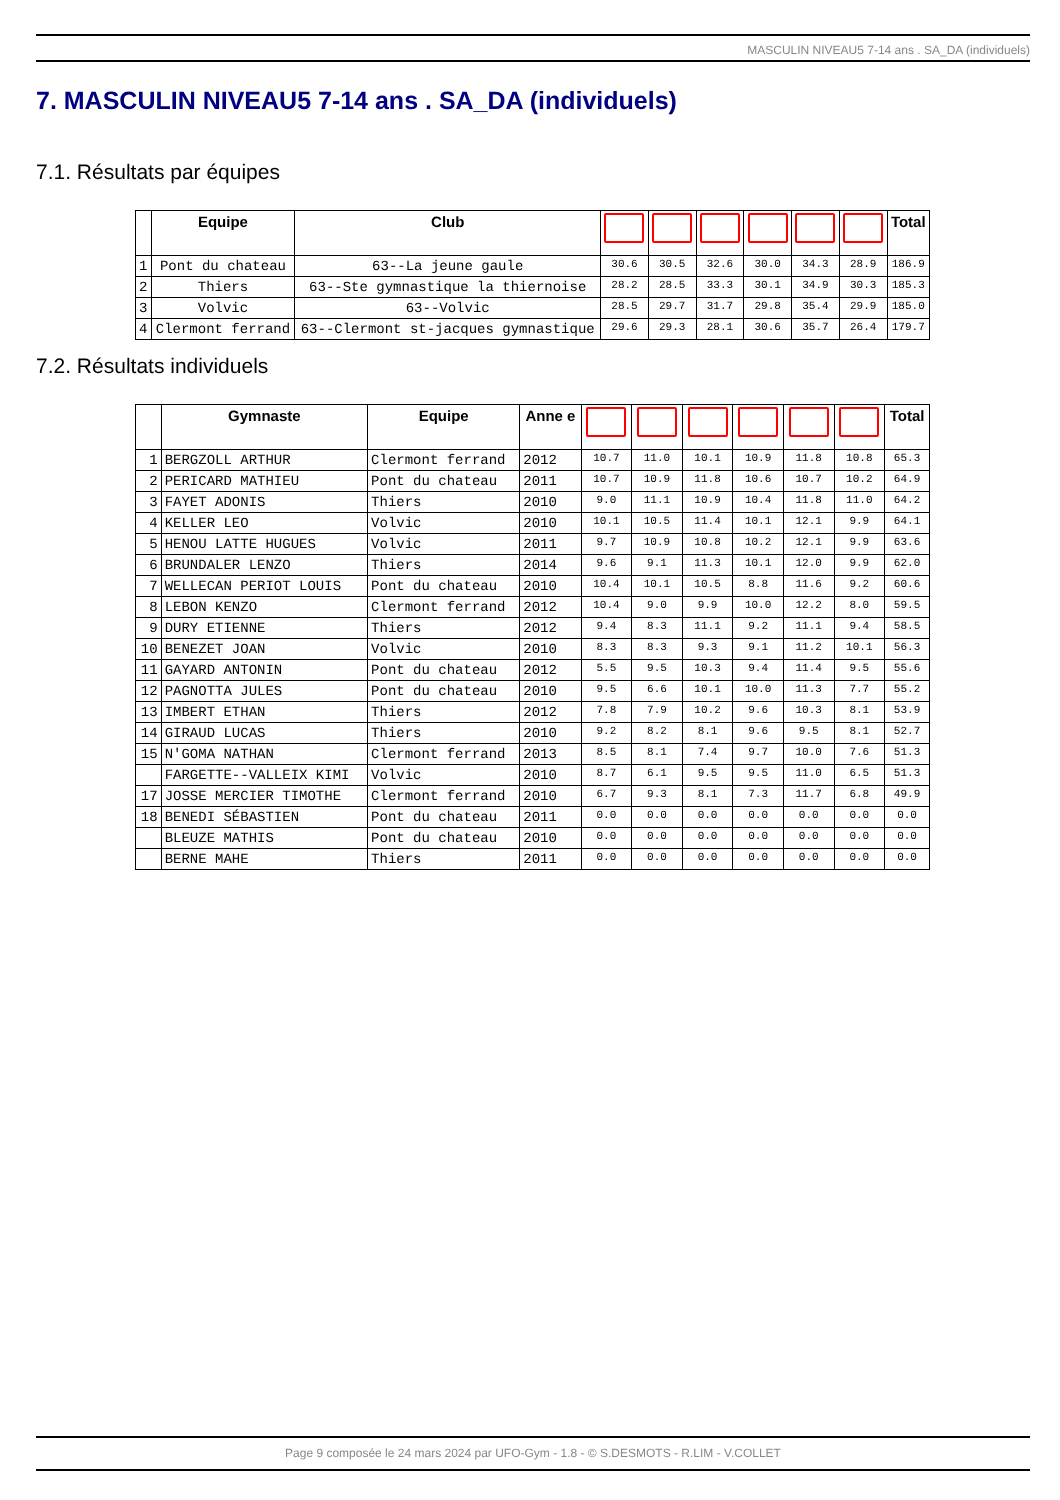MASCULIN NIVEAU5 7-14 ans . SA_DA (individuels)
7. MASCULIN NIVEAU5 7-14 ans . SA_DA (individuels)
7.1. Résultats par équipes
| | Equipe | Club | | | | | | | Total |
| --- | --- | --- | --- | --- | --- | --- | --- | --- | --- |
| 1 | Pont du chateau | 63--La jeune gaule | 30.6 | 30.5 | 32.6 | 30.0 | 34.3 | 28.9 | 186.9 |
| 2 | Thiers | 63--Ste gymnastique la thiernoise | 28.2 | 28.5 | 33.3 | 30.1 | 34.9 | 30.3 | 185.3 |
| 3 | Volvic | 63--Volvic | 28.5 | 29.7 | 31.7 | 29.8 | 35.4 | 29.9 | 185.0 |
| 4 | Clermont ferrand | 63--Clermont st-jacques gymnastique | 29.6 | 29.3 | 28.1 | 30.6 | 35.7 | 26.4 | 179.7 |
7.2. Résultats individuels
| | Gymnaste | Equipe | Anne e | | | | | | | Total |
| --- | --- | --- | --- | --- | --- | --- | --- | --- | --- | --- |
| 1 | BERGZOLL ARTHUR | Clermont ferrand | 2012 | 10.7 | 11.0 | 10.1 | 10.9 | 11.8 | 10.8 | 65.3 |
| 2 | PERICARD MATHIEU | Pont du chateau | 2011 | 10.7 | 10.9 | 11.8 | 10.6 | 10.7 | 10.2 | 64.9 |
| 3 | FAYET ADONIS | Thiers | 2010 | 9.0 | 11.1 | 10.9 | 10.4 | 11.8 | 11.0 | 64.2 |
| 4 | KELLER LEO | Volvic | 2010 | 10.1 | 10.5 | 11.4 | 10.1 | 12.1 | 9.9 | 64.1 |
| 5 | HENOU LATTE HUGUES | Volvic | 2011 | 9.7 | 10.9 | 10.8 | 10.2 | 12.1 | 9.9 | 63.6 |
| 6 | BRUNDALER LENZO | Thiers | 2014 | 9.6 | 9.1 | 11.3 | 10.1 | 12.0 | 9.9 | 62.0 |
| 7 | WELLECAN PERIOT LOUIS | Pont du chateau | 2010 | 10.4 | 10.1 | 10.5 | 8.8 | 11.6 | 9.2 | 60.6 |
| 8 | LEBON KENZO | Clermont ferrand | 2012 | 10.4 | 9.0 | 9.9 | 10.0 | 12.2 | 8.0 | 59.5 |
| 9 | DURY ETIENNE | Thiers | 2012 | 9.4 | 8.3 | 11.1 | 9.2 | 11.1 | 9.4 | 58.5 |
| 10 | BENEZET JOAN | Volvic | 2010 | 8.3 | 8.3 | 9.3 | 9.1 | 11.2 | 10.1 | 56.3 |
| 11 | GAYARD ANTONIN | Pont du chateau | 2012 | 5.5 | 9.5 | 10.3 | 9.4 | 11.4 | 9.5 | 55.6 |
| 12 | PAGNOTTA JULES | Pont du chateau | 2010 | 9.5 | 6.6 | 10.1 | 10.0 | 11.3 | 7.7 | 55.2 |
| 13 | IMBERT ETHAN | Thiers | 2012 | 7.8 | 7.9 | 10.2 | 9.6 | 10.3 | 8.1 | 53.9 |
| 14 | GIRAUD LUCAS | Thiers | 2010 | 9.2 | 8.2 | 8.1 | 9.6 | 9.5 | 8.1 | 52.7 |
| 15 | N'GOMA NATHAN | Clermont ferrand | 2013 | 8.5 | 8.1 | 7.4 | 9.7 | 10.0 | 7.6 | 51.3 |
| | FARGETTE--VALLEIX KIMI | Volvic | 2010 | 8.7 | 6.1 | 9.5 | 9.5 | 11.0 | 6.5 | 51.3 |
| 17 | JOSSE MERCIER TIMOTHE | Clermont ferrand | 2010 | 6.7 | 9.3 | 8.1 | 7.3 | 11.7 | 6.8 | 49.9 |
| 18 | BENEDI SÉBASTIEN | Pont du chateau | 2011 | 0.0 | 0.0 | 0.0 | 0.0 | 0.0 | 0.0 | 0.0 |
| | BLEUZE MATHIS | Pont du chateau | 2010 | 0.0 | 0.0 | 0.0 | 0.0 | 0.0 | 0.0 | 0.0 |
| | BERNE MAHE | Thiers | 2011 | 0.0 | 0.0 | 0.0 | 0.0 | 0.0 | 0.0 | 0.0 |
Page 9 composée le 24 mars 2024 par UFO-Gym - 1.8 - © S.DESMOTS - R.LIM - V.COLLET